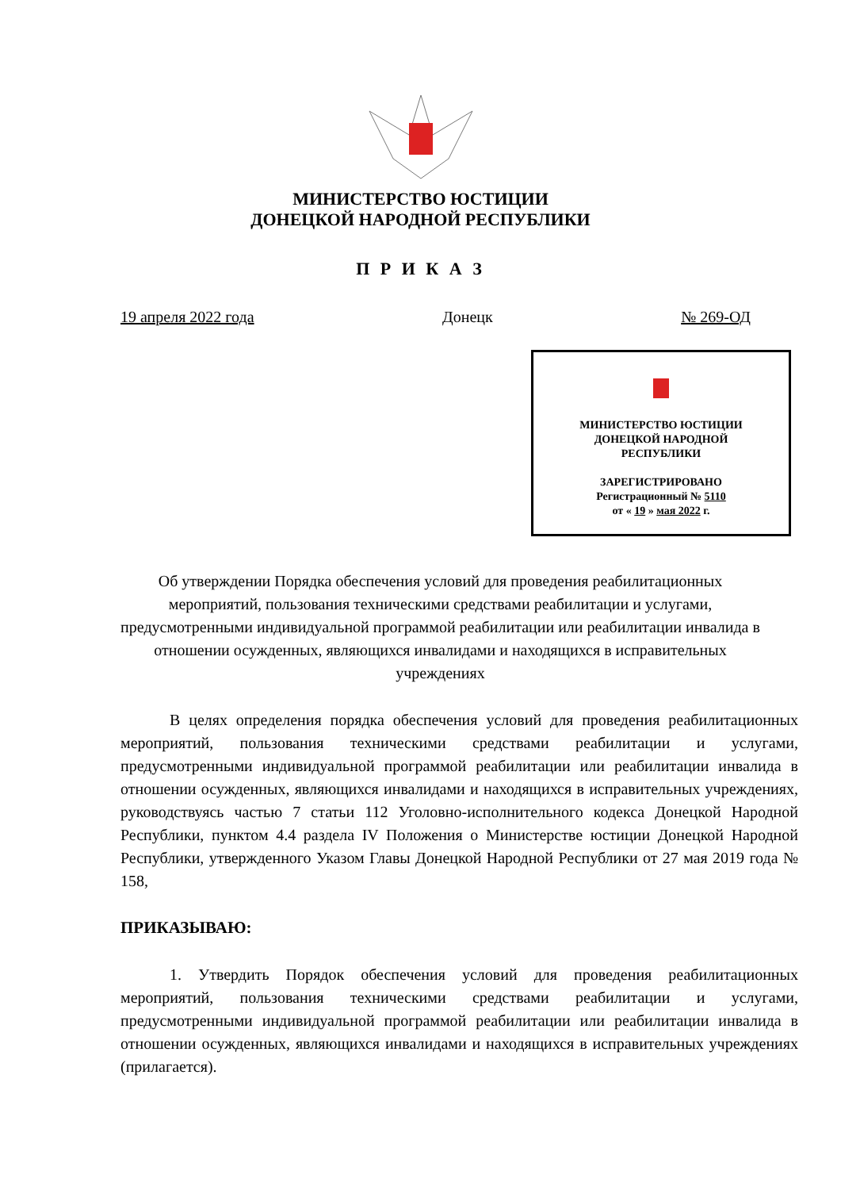МИНИСТЕРСТВО ЮСТИЦИИ
ДОНЕЦКОЙ НАРОДНОЙ РЕСПУБЛИКИ
П Р И К А З
19 апреля 2022 года Донецк № 269-ОД
МИНИСТЕРСТВО ЮСТИЦИИ
ДОНЕЦКОЙ НАРОДНОЙ
РЕСПУБЛИКИ
ЗАРЕГИСТРИРОВАНО
Регистрационный № 5110
от « 19 » мая 2022 г.
Об утверждении Порядка обеспечения условий для проведения реабилитационных мероприятий, пользования техническими средствами реабилитации и услугами, предусмотренными индивидуальной программой реабилитации или реабилитации инвалида в отношении осужденных, являющихся инвалидами и находящихся в исправительных учреждениях
В целях определения порядка обеспечения условий для проведения реабилитационных мероприятий, пользования техническими средствами реабилитации и услугами, предусмотренными индивидуальной программой реабилитации или реабилитации инвалида в отношении осужденных, являющихся инвалидами и находящихся в исправительных учреждениях, руководствуясь частью 7 статьи 112 Уголовно-исполнительного кодекса Донецкой Народной Республики, пунктом 4.4 раздела IV Положения о Министерстве юстиции Донецкой Народной Республики, утвержденного Указом Главы Донецкой Народной Республики от 27 мая 2019 года № 158,
ПРИКАЗЫВАЮ:
1. Утвердить Порядок обеспечения условий для проведения реабилитационных мероприятий, пользования техническими средствами реабилитации и услугами, предусмотренными индивидуальной программой реабилитации или реабилитации инвалида в отношении осужденных, являющихся инвалидами и находящихся в исправительных учреждениях (прилагается).